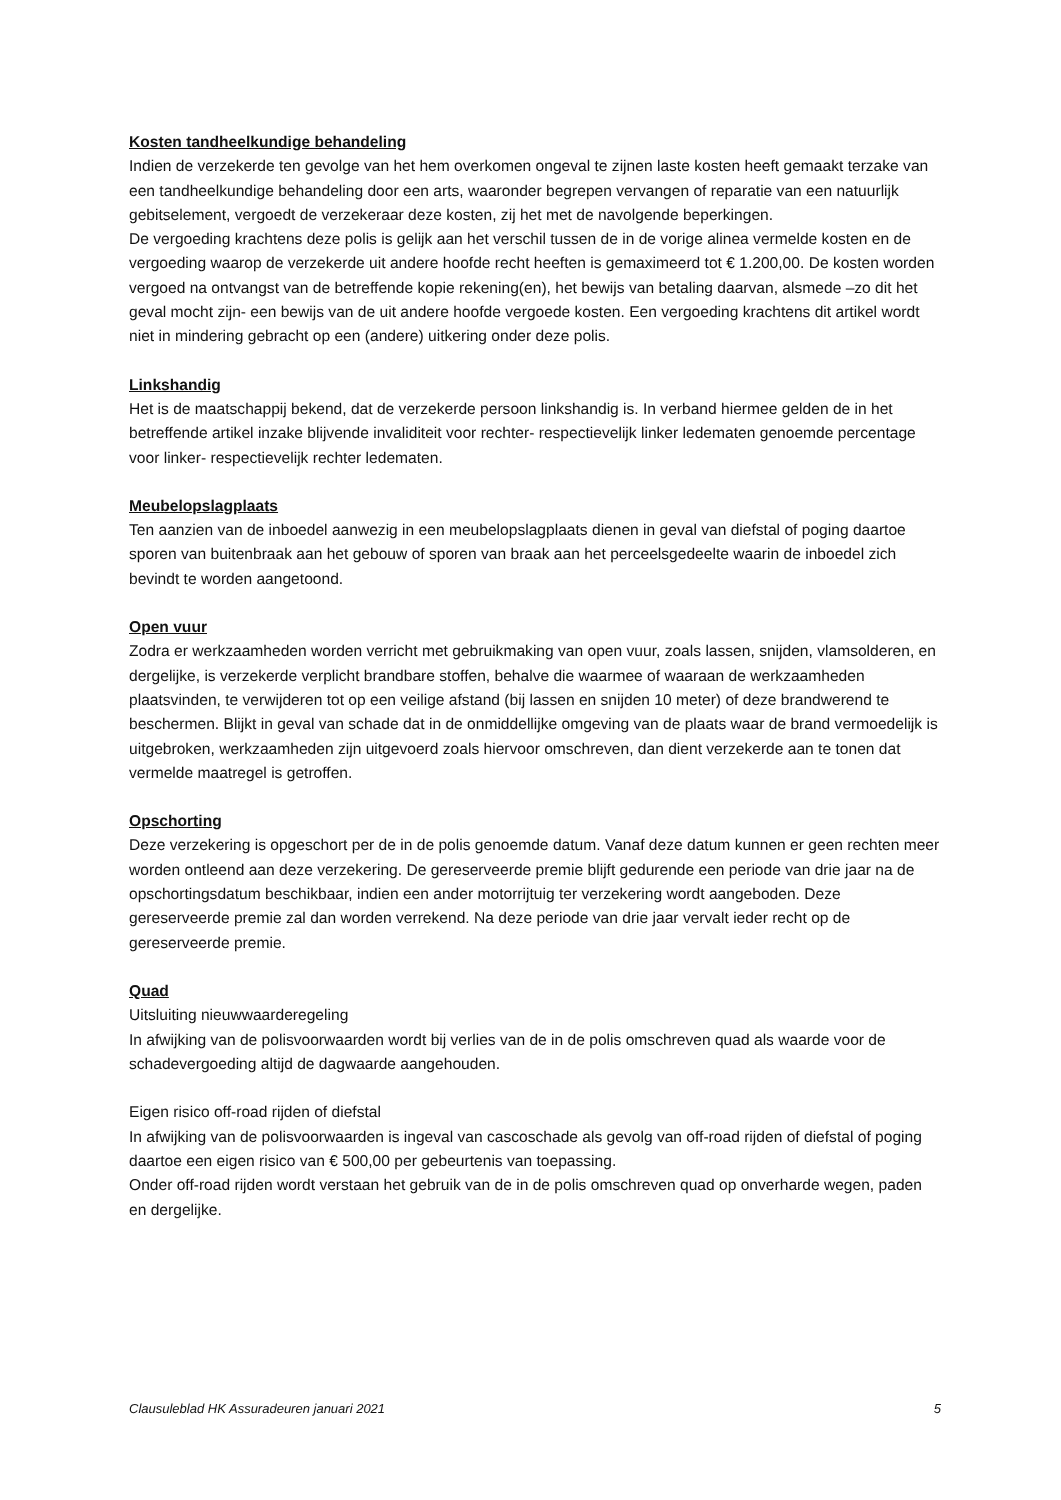Kosten tandheelkundige behandeling
Indien de verzekerde ten gevolge van het hem overkomen ongeval te zijnen laste kosten heeft gemaakt terzake van een tandheelkundige behandeling door een arts, waaronder begrepen vervangen of reparatie van een natuurlijk gebitselement, vergoedt de verzekeraar deze kosten, zij het met de navolgende beperkingen.
De vergoeding krachtens deze polis is gelijk aan het verschil tussen de in de vorige alinea vermelde kosten en de vergoeding waarop de verzekerde uit andere hoofde recht heeften is gemaximeerd tot € 1.200,00. De kosten worden vergoed na ontvangst van de betreffende kopie rekening(en), het bewijs van betaling daarvan, alsmede –zo dit het geval mocht zijn- een bewijs van de uit andere hoofde vergoede kosten. Een vergoeding krachtens dit artikel wordt niet in mindering gebracht op een (andere) uitkering onder deze polis.
Linkshandig
Het is de maatschappij bekend, dat de verzekerde persoon linkshandig is. In verband hiermee gelden de in het betreffende artikel inzake blijvende invaliditeit voor rechter- respectievelijk linker ledematen genoemde percentage voor linker- respectievelijk rechter ledematen.
Meubelopslagplaats
Ten aanzien van de inboedel aanwezig in een meubelopslagplaats dienen in geval van diefstal of poging daartoe sporen van buitenbraak aan het gebouw of sporen van braak aan het perceelsgedeelte waarin de inboedel zich bevindt te worden aangetoond.
Open vuur
Zodra er werkzaamheden worden verricht met gebruikmaking van open vuur, zoals lassen, snijden, vlamsolderen, en dergelijke, is verzekerde verplicht brandbare stoffen, behalve die waarmee of waaraan de werkzaamheden plaatsvinden, te verwijderen tot op een veilige afstand (bij lassen en snijden 10 meter) of deze brandwerend te beschermen. Blijkt in geval van schade dat in de onmiddellijke omgeving van de plaats waar de brand vermoedelijk is uitgebroken, werkzaamheden zijn uitgevoerd zoals hiervoor omschreven, dan dient verzekerde aan te tonen dat vermelde maatregel is getroffen.
Opschorting
Deze verzekering is opgeschort per de in de polis genoemde datum. Vanaf deze datum kunnen er geen rechten meer worden ontleend aan deze verzekering. De gereserveerde premie blijft gedurende een periode van drie jaar na de opschortingsdatum beschikbaar, indien een ander motorrijtuig ter verzekering wordt aangeboden. Deze gereserveerde premie zal dan worden verrekend. Na deze periode van drie jaar vervalt ieder recht op de gereserveerde premie.
Quad
Uitsluiting nieuwwaarderegeling
In afwijking van de polisvoorwaarden wordt bij verlies van de in de polis omschreven quad als waarde voor de schadevergoeding altijd de dagwaarde aangehouden.
Eigen risico off-road rijden of diefstal
In afwijking van de polisvoorwaarden is ingeval van cascoschade als gevolg van off-road rijden of diefstal of poging daartoe een eigen risico van € 500,00 per gebeurtenis van toepassing.
Onder off-road rijden wordt verstaan het gebruik van de in de polis omschreven quad op onverharde wegen, paden en dergelijke.
Clausuleblad HK Assuradeuren januari 2021 5